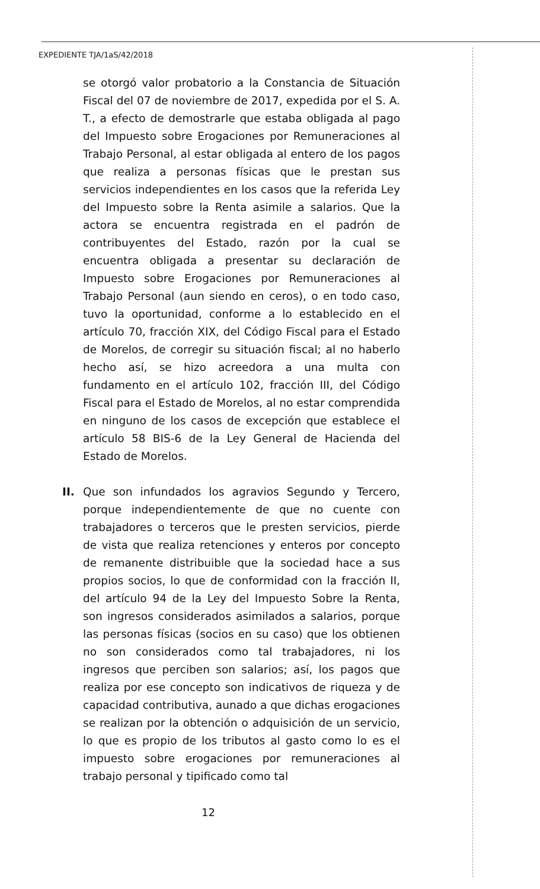EXPEDIENTE TJA/1aS/42/2018
se otorgó valor probatorio a la Constancia de Situación Fiscal del 07 de noviembre de 2017, expedida por el S. A. T., a efecto de demostrarle que estaba obligada al pago del Impuesto sobre Erogaciones por Remuneraciones al Trabajo Personal, al estar obligada al entero de los pagos que realiza a personas físicas que le prestan sus servicios independientes en los casos que la referida Ley del Impuesto sobre la Renta asimile a salarios. Que la actora se encuentra registrada en el padrón de contribuyentes del Estado, razón por la cual se encuentra obligada a presentar su declaración de Impuesto sobre Erogaciones por Remuneraciones al Trabajo Personal (aun siendo en ceros), o en todo caso, tuvo la oportunidad, conforme a lo establecido en el artículo 70, fracción XIX, del Código Fiscal para el Estado de Morelos, de corregir su situación fiscal; al no haberlo hecho así, se hizo acreedora a una multa con fundamento en el artículo 102, fracción III, del Código Fiscal para el Estado de Morelos, al no estar comprendida en ninguno de los casos de excepción que establece el artículo 58 BIS-6 de la Ley General de Hacienda del Estado de Morelos.
II. Que son infundados los agravios Segundo y Tercero, porque independientemente de que no cuente con trabajadores o terceros que le presten servicios, pierde de vista que realiza retenciones y enteros por concepto de remanente distribuible que la sociedad hace a sus propios socios, lo que de conformidad con la fracción II, del artículo 94 de la Ley del Impuesto Sobre la Renta, son ingresos considerados asimilados a salarios, porque las personas físicas (socios en su caso) que los obtienen no son considerados como tal trabajadores, ni los ingresos que perciben son salarios; así, los pagos que realiza por ese concepto son indicativos de riqueza y de capacidad contributiva, aunado a que dichas erogaciones se realizan por la obtención o adquisición de un servicio, lo que es propio de los tributos al gasto como lo es el impuesto sobre erogaciones por remuneraciones al trabajo personal y tipificado como tal
12